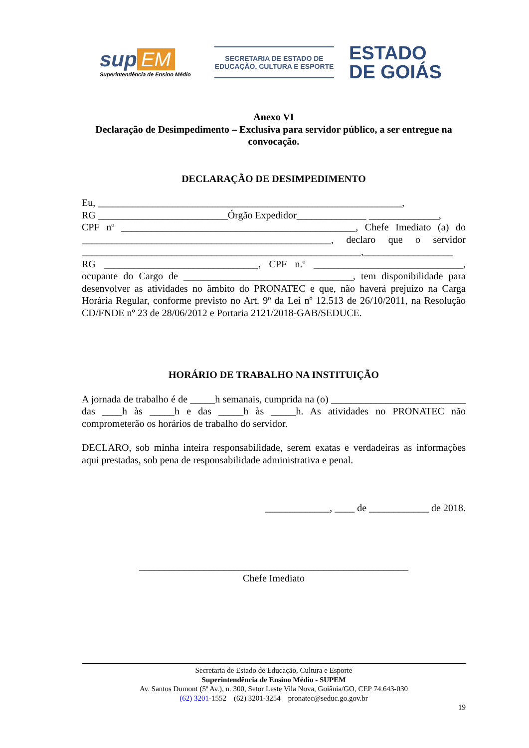sup EM
Superintendência de Ensino Médio
SECRETARIA DE ESTADO DE
EDUCAÇÃO, CULTURA E ESPORTE
ESTADO
DE GOIÁS
Anexo VI
Declaração de Desimpedimento – Exclusiva para servidor público, a ser entregue na convocação.
DECLARAÇÃO DE DESIMPEDIMENTO
Eu, _____________________________________________________________,
RG __________________________Órgão Expedidor______________ ______________,
CPF nº _______________________________________________, Chefe Imediato (a) do __________________________________________________, declaro que o servidor ________________________________________________________,__________________
RG _______________________________, CPF n.º ______________________________, ocupante do Cargo de __________________________________, tem disponibilidade para desenvolver as atividades no âmbito do PRONATEC e que, não haverá prejuízo na Carga Horária Regular, conforme previsto no Art. 9º da Lei nº 12.513 de 26/10/2011, na Resolução CD/FNDE nº 23 de 28/06/2012 e Portaria 2121/2018-GAB/SEDUCE.
HORÁRIO DE TRABALHO NA INSTITUIÇÃO
A jornada de trabalho é de _____h semanais, cumprida na (o) ___________________________ das ____h às _____h e das _____h às _____h. As atividades no PRONATEC não comprometerão os horários de trabalho do servidor.
DECLARO, sob minha inteira responsabilidade, serem exatas e verdadeiras as informações aqui prestadas, sob pena de responsabilidade administrativa e penal.
_____________, ____ de ____________ de 2018.
______________________________________________________
Chefe Imediato
Secretaria de Estado de Educação, Cultura e Esporte
Superintendência de Ensino Médio - SUPEM
Av. Santos Dumont (5ª Av.), n. 300, Setor Leste Vila Nova, Goiânia/GO, CEP 74.643-030
(62) 3201-1552 (62) 3201-3254 pronatec@seduc.go.gov.br
19